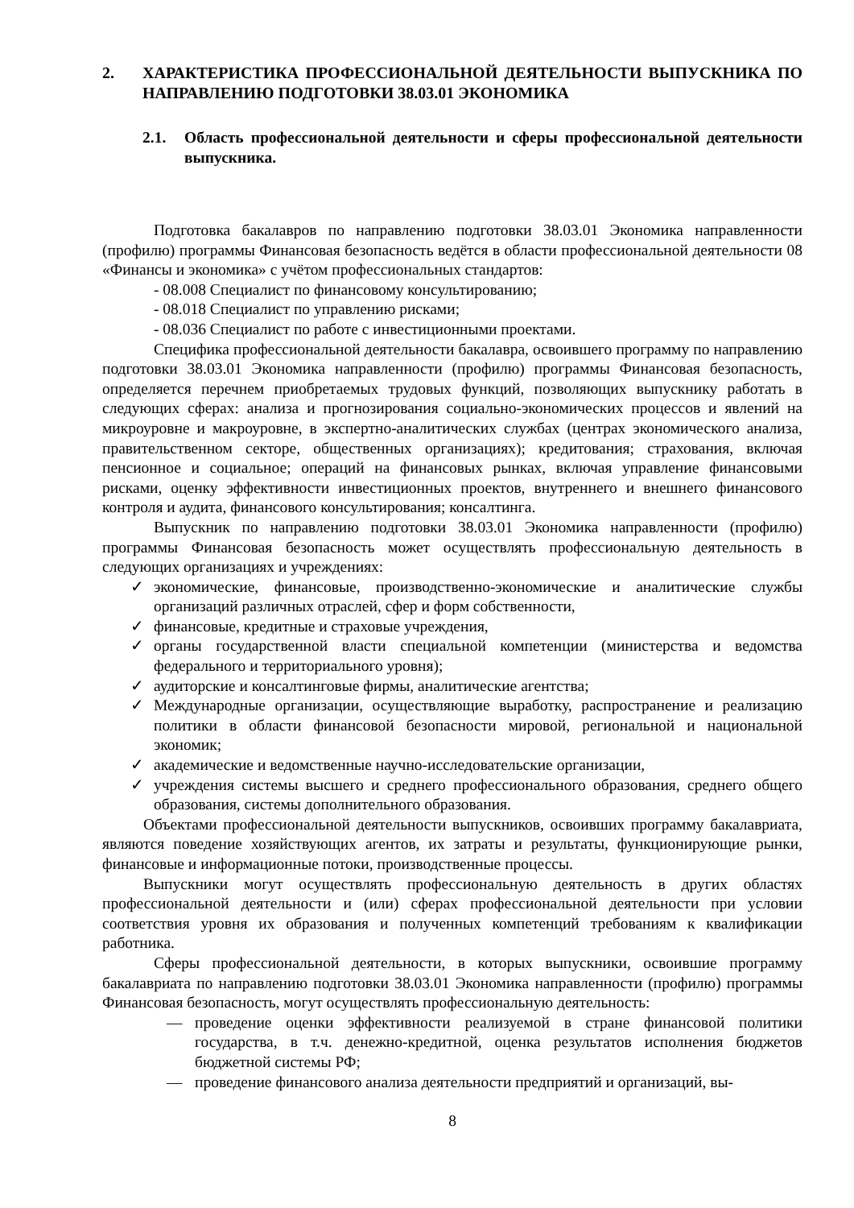2. ХАРАКТЕРИСТИКА ПРОФЕССИОНАЛЬНОЙ ДЕЯТЕЛЬНОСТИ ВЫПУСКНИКА ПО НАПРАВЛЕНИЮ ПОДГОТОВКИ 38.03.01 ЭКОНОМИКА
2.1. Область профессиональной деятельности и сферы профессиональной деятельности выпускника.
Подготовка бакалавров по направлению подготовки 38.03.01 Экономика направленности (профилю) программы Финансовая безопасность ведётся в области профессиональной деятельности 08 «Финансы и экономика» с учётом профессиональных стандартов:
- 08.008 Специалист по финансовому консультированию;
- 08.018 Специалист по управлению рисками;
- 08.036 Специалист по работе с инвестиционными проектами.
Специфика профессиональной деятельности бакалавра, освоившего программу по направлению подготовки 38.03.01 Экономика направленности (профилю) программы Финансовая безопасность, определяется перечнем приобретаемых трудовых функций, позволяющих выпускнику работать в следующих сферах: анализа и прогнозирования социально-экономических процессов и явлений на микроуровне и макроуровне, в экспертно-аналитических службах (центрах экономического анализа, правительственном секторе, общественных организациях); кредитования; страхования, включая пенсионное и социальное; операций на финансовых рынках, включая управление финансовыми рисками, оценку эффективности инвестиционных проектов, внутреннего и внешнего финансового контроля и аудита, финансового консультирования; консалтинга.
Выпускник по направлению подготовки 38.03.01 Экономика направленности (профилю) программы Финансовая безопасность может осуществлять профессиональную деятельность в следующих организациях и учреждениях:
✓ экономические, финансовые, производственно-экономические и аналитические службы организаций различных отраслей, сфер и форм собственности,
✓ финансовые, кредитные и страховые учреждения,
✓ органы государственной власти специальной компетенции (министерства и ведомства федерального и территориального уровня);
✓ аудиторские и консалтинговые фирмы, аналитические агентства;
✓ Международные организации, осуществляющие выработку, распространение и реализацию политики в области финансовой безопасности мировой, региональной и национальной экономик;
✓ академические и ведомственные научно-исследовательские организации,
✓ учреждения системы высшего и среднего профессионального образования, среднего общего образования, системы дополнительного образования.
Объектами профессиональной деятельности выпускников, освоивших программу бакалавриата, являются поведение хозяйствующих агентов, их затраты и результаты, функционирующие рынки, финансовые и информационные потоки, производственные процессы.
Выпускники могут осуществлять профессиональную деятельность в других областях профессиональной деятельности и (или) сферах профессиональной деятельности при условии соответствия уровня их образования и полученных компетенций требованиям к квалификации работника.
Сферы профессиональной деятельности, в которых выпускники, освоившие программу бакалавриата по направлению подготовки 38.03.01 Экономика направленности (профилю) программы Финансовая безопасность, могут осуществлять профессиональную деятельность:
— проведение оценки эффективности реализуемой в стране финансовой политики государства, в т.ч. денежно-кредитной, оценка результатов исполнения бюджетов бюджетной системы РФ;
— проведение финансового анализа деятельности предприятий и организаций, вы-
8